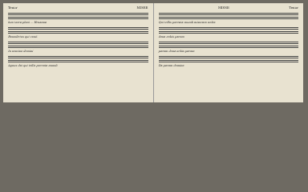Tenor MISSE
lum terra pleni ... Hosanna
Benedictus qui venit
In nomine domini
Agnus dei qui tollis peccata mundi
MISSE Tenor
Qui tollis peccata mundi miserere nobis
dona nobis pacem
pacem dona nobis pacem
Da pacem domine